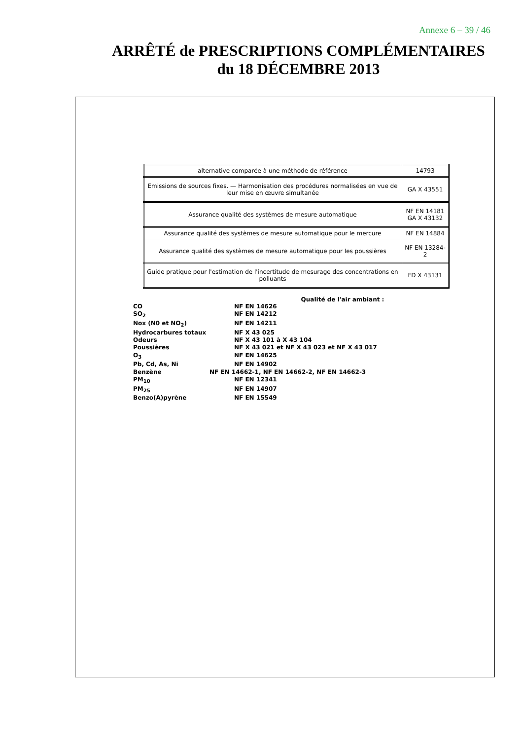Annexe 6 – 39 / 46
ARRÊTÉ de PRESCRIPTIONS COMPLÉMENTAIRES
du 18 DÉCEMBRE 2013
| alternative comparée à une méthode de référence | 14793 |
| Emissions de sources fixes. — Harmonisation des procédures normalisées en vue de leur mise en œuvre simultanée | GA X 43551 |
| Assurance qualité des systèmes de mesure automatique | NF EN 14181 GA X 43132 |
| Assurance qualité des systèmes de mesure automatique pour le mercure | NF EN 14884 |
| Assurance qualité des systèmes de mesure automatique pour les poussières | NF EN 13284-2 |
| Guide pratique pour l'estimation de l'incertitude de mesurage des concentrations en polluants | FD X 43131 |
Qualité de l'air ambiant :
CO NF EN 14626
SO<sub>2</sub> NF EN 14212
Nox (N0 et NO<sub>2</sub>) NF EN 14211
Hydrocarbures totaux NF X 43 025
Odeurs NF X 43 101 à X 43 104
Poussières NF X 43 021 et NF X 43 023 et NF X 43 017
O<sub>3</sub> NF EN 14625
Pb, Cd, As, Ni NF EN 14902
Benzène NF EN 14662-1, NF EN 14662-2, NF EN 14662-3
PM<sub>10</sub> NF EN 12341
PM<sub>25</sub> NF EN 14907
Benzo(A)pyrène NF EN 15549